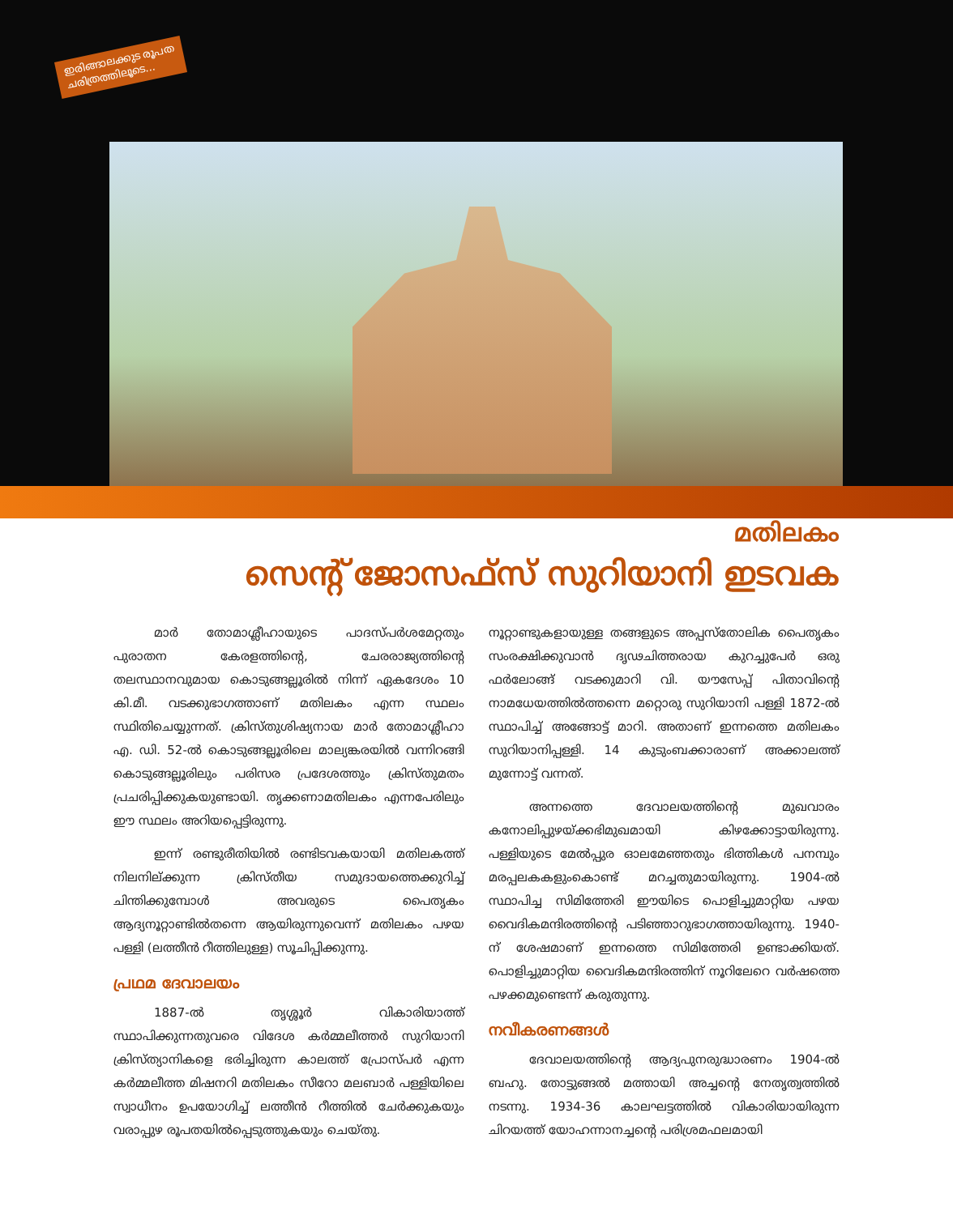ഇരിങ്ങാലക്കുട രൂപത
ചരിത്രത്തിലൂടെ...
മതിലകം
സെന്റ് ജോസഫ്സ് സുറിയാനി ഇടവക
മാർ തോമാശ്ലീഹായുടെ പാദസ്പർശമേറ്റതും പുരാതന കേരളത്തിന്റെ, ചേരരാജ്യത്തിന്റെ തലസ്ഥാനവുമായ കൊടുങ്ങല്ലൂരിൽ നിന്ന് ഏകദേശം 10 കി.മീ. വടക്കുഭാഗത്താണ് മതിലകം എന്ന സ്ഥലം സ്ഥിതിചെയ്യുന്നത്. ക്രിസ്തുശിഷ്യനായ മാർ തോമാശ്ലീഹാ എ. ഡി. 52-ൽ കൊടുങ്ങല്ലൂരിലെ മാല്യങ്കരയിൽ വന്നിറങ്ങി കൊടുങ്ങല്ലൂരിലും പരിസര പ്രദേശത്തും ക്രിസ്തുമതം പ്രചരിപ്പിക്കുകയുണ്ടായി. തൃക്കണാമതിലകം എന്നപേരിലും ഈ സ്ഥലം അറിയപ്പെട്ടിരുന്നു.
ഇന്ന് രണ്ടുരീതിയിൽ രണ്ടിടവകയായി മതിലകത്ത് നിലനില്ക്കുന്ന ക്രിസ്തീയ സമുദായത്തെക്കുറിച്ച് ചിന്തിക്കുമ്പോൾ അവരുടെ പൈതൃകം ആദ്യനൂറ്റാണ്ടിൽതന്നെ ആയിരുന്നുവെന്ന് മതിലകം പഴയ പള്ളി (ലത്തീൻ റീത്തിലുള്ള) സൂചിപ്പിക്കുന്നു.
പ്രഥമ ദേവാലയം
1887-ൽ തൃശ്ശൂർ വികാരിയാത്ത് സ്ഥാപിക്കുന്നതുവരെ വിദേശ കർമ്മലീത്തർ സുറിയാനി ക്രിസ്ത്യാനികളെ ഭരിച്ചിരുന്ന കാലത്ത് പ്രോസ്പർ എന്ന കർമ്മലീത്ത മിഷനറി മതിലകം സീറോ മലബാർ പള്ളിയിലെ സ്വാധീനം ഉപയോഗിച്ച് ലത്തീൻ റീത്തിൽ ചേർക്കുകയും വരാപ്പുഴ രൂപതയിൽപ്പെടുത്തുകയും ചെയ്തു.
നൂറ്റാണ്ടുകളായുള്ള തങ്ങളുടെ അപ്പസ്തോലിക പൈതൃകം സംരക്ഷിക്കുവാൻ ദൃഢചിത്തരായ കുറച്ചുപേർ ഒരു ഫർലോങ്ങ് വടക്കുമാറി വി. യൗസേപ്പ് പിതാവിന്റെ നാമധേയത്തിൽത്തന്നെ മറ്റൊരു സുറിയാനി പള്ളി 1872-ൽ സ്ഥാപിച്ച് അങ്ങോട്ട് മാറി. അതാണ് ഇന്നത്തെ മതിലകം സുറിയാനിപ്പള്ളി. 14 കുടുംബക്കാരാണ് അക്കാലത്ത് മുന്നോട്ട് വന്നത്.
അന്നത്തെ ദേവാലയത്തിന്റെ മുഖവാരം കനോലിപ്പുഴയ്ക്കഭിമുഖമായി കിഴക്കോട്ടായിരുന്നു. പള്ളിയുടെ മേൽപ്പുര ഓലമേഞ്ഞതും ഭിത്തികൾ പനമ്പും മരപ്പലകകളുംകൊണ്ട് മറച്ചതുമായിരുന്നു. 1904-ൽ സ്ഥാപിച്ച സിമിത്തേരി ഈയിടെ പൊളിച്ചുമാറ്റിയ പഴയ വൈദികമന്ദിരത്തിന്റെ പടിഞ്ഞാറുഭാഗത്തായിരുന്നു. 1940-ന് ശേഷമാണ് ഇന്നത്തെ സിമിത്തേരി ഉണ്ടാക്കിയത്. പൊളിച്ചുമാറ്റിയ വൈദികമന്ദിരത്തിന് നൂറിലേറെ വർഷത്തെ പഴക്കമുണ്ടെന്ന് കരുതുന്നു.
നവീകരണങ്ങൾ
ദേവാലയത്തിന്റെ ആദ്യപുനരുദ്ധാരണം 1904-ൽ ബഹു. തോട്ടുങ്ങൽ മത്തായി അച്ചന്റെ നേതൃത്വത്തിൽ നടന്നു. 1934-36 കാലഘട്ടത്തിൽ വികാരിയായിരുന്ന ചിറയത്ത് യോഹന്നാനച്ചന്റെ പരിശ്രമഫലമായി